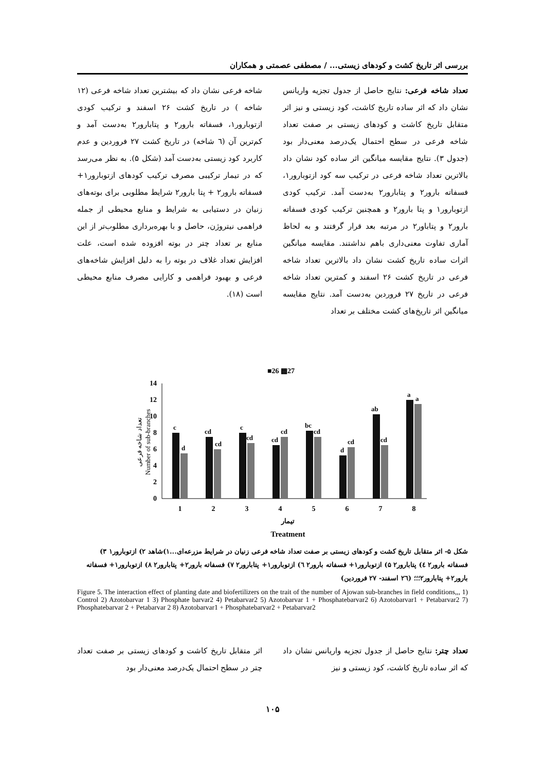بررسی اثر تاریخ کشت و کودهای زیستی... / مصطفی عصمتی و همکاران
تعداد شاخه فرعی: نتایج حاصل از جدول تجزیه واریانس نشان داد که اثر ساده تاریخ کاشت، کود زیستی و نیز اثر متقابل تاریخ کاشت و کودهای زیستی بر صفت تعداد شاخه فرعی در سطح احتمال یک‌درصد معنی‌دار بود (جدول ۳). نتایج مقایسه میانگین اثر ساده کود نشان داد بالاترین تعداد شاخه فرعی در ترکیب سه کود ازتوبارور۱، فسفاته بارور۲ و پتابارور۲ به‌دست آمد. ترکیب کودی ازتوبارور۱ و پتا بارور۲ و همچنین ترکیب کودی فسفاته بارور۲ و پتاباور۲ در مرتبه بعد قرار گرفتند و به لحاظ آماری تفاوت معنی‌داری باهم نداشتند. مقایسه میانگین اثرات ساده تاریخ کشت نشان داد بالاترین تعداد شاخه فرعی در تاریخ کشت ۲۶ اسفند و کمترین تعداد شاخه فرعی در تاریخ ۲۷ فروردین به‌دست آمد. نتایج مقایسه میانگین اثر تاریخ‌های کشت مختلف بر تعداد
شاخه فرعی نشان داد که بیشترین تعداد شاخه فرعی (۱۲ شاخه ) در تاریخ کشت ۲۶ اسفند و ترکیب کودی ازتوبارور۱، فسفاته بارور۲ و پتابارور۲ به‌دست آمد و کم‌ترین آن (٦ شاخه) در تاریخ کشت ۲۷ فروردین و عدم کاربرد کود زیستی به‌دست آمد (شکل ۵). به نظر می‌رسد که در تیمار ترکیبی مصرف ترکیب کودهای ازتوبارور۱+ فسفاته بارور۲ + پتا بارور۲ شرایط مطلوبی برای بوته‌های زنیان در دستیابی به شرایط و منابع محیطی از جمله فراهمی نیتروژن، حاصل و با بهره‌برداری مطلوب‌تر از این منابع بر تعداد چتر در بوته افزوده شده است، علت افزایش تعداد غلاف در بوته را به دلیل افزایش شاخه‌های فرعی و بهبود فراهمی و کارایی مصرف منابع محیطی است (۱۸).
■26 ▩27
14
12
10
8
6
4
2
0
تعداد شاخه فرعی
Number of sub-branches
c
d
cd
cd
c
cd
cd
cd
bc
cd
d
cd
ab
cd
a
a
1
2
3
4
5
6
7
8
تیمار
Treatment
شکل ۵- اثر متقابل تاریخ کشت و کودهای زیستی بر صفت تعداد شاخه فرعی زنیان در شرایط مزرعه‌ای...۱)شاهد ۲) ازتوبارور۱ ۳) فسفاته بارور۲ ٤) پتابارور۲ ۵) ازتوبارور۱+ فسفاته بارور۲ ٦) ازتوبارور۱+ پتابارور۲ ۷) فسفاته بارور۲+ پتابارور۲ ۸) ازتوبارور۱+ فسفاته بارور۲+ پتابارور۲؛؛؛ (۲٦ اسفند- ۲۷ فروردین)
Figure 5. The interaction effect of planting date and biofertilizers on the trait of the number of Ajowan sub-branches in field conditions,,, 1) Control 2) Azotobarvar 1 3) Phosphate barvar2 4) Petabarvar2 5) Azotobarvar 1 + Phosphatebarvar2 6) Azotobarvar1 + Petabarvar2 7) Phosphatebarvar 2 + Petabarvar 2 8) Azotobarvar1 + Phosphatebarvar2 + Petabarvar2
تعداد چتر: نتایج حاصل از جدول تجزیه واریانس نشان داد که اثر ساده تاریخ کاشت، کود زیستی و نیز
اثر متقابل تاریخ کاشت و کودهای زیستی بر صفت تعداد چتر در سطح احتمال یک‌درصد معنی‌دار بود
۱۰۵